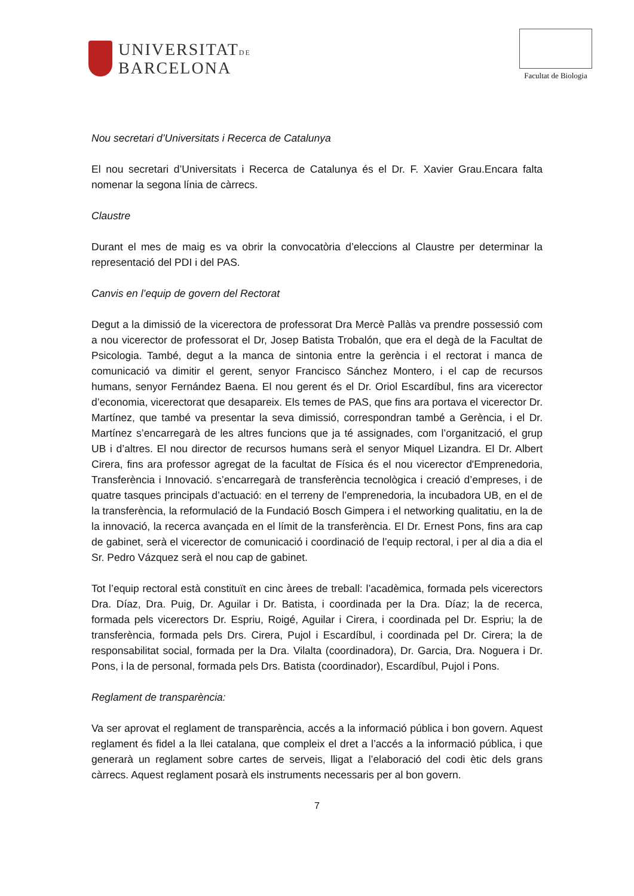UNIVERSITATDE
BARCELONA
Facultat de Biologia
Nou secretari d’Universitats i Recerca de Catalunya
El nou secretari d’Universitats i Recerca de Catalunya és el Dr. F. Xavier Grau.Encara falta nomenar la segona línia de càrrecs.
Claustre
Durant el mes de maig es va obrir la convocatòria d’eleccions al Claustre per determinar la representació del PDI i del PAS.
Canvis en l’equip de govern del Rectorat
Degut a la dimissió de la vicerectora de professorat Dra Mercè Pallàs va prendre possessió com a nou vicerector de professorat el Dr, Josep Batista Trobalón, que era el degà de la Facultat de Psicologia. També, degut a la manca de sintonia entre la gerència i el rectorat i manca de comunicació va dimitir el gerent, senyor Francisco Sánchez Montero, i el cap de recursos humans, senyor Fernández Baena. El nou gerent és el Dr. Oriol Escardíbul, fins ara vicerector d’economia, vicerectorat que desapareix. Els temes de PAS, que fins ara portava el vicerector Dr. Martínez, que també va presentar la seva dimissió, correspondran també a Gerència, i el Dr. Martínez s’encarregarà de les altres funcions que ja té assignades, com l’organització, el grup UB i d’altres. El nou director de recursos humans serà el senyor Miquel Lizandra. El Dr. Albert Cirera, fins ara professor agregat de la facultat de Física és el nou vicerector d'Emprenedoria, Transferència i Innovació. s’encarregarà de transferència tecnològica i creació d’empreses, i de quatre tasques principals d’actuació: en el terreny de l’emprenedoria, la incubadora UB, en el de la transferència, la reformulació de la Fundació Bosch Gimpera i el networking qualitatiu, en la de la innovació, la recerca avançada en el límit de la transferència. El Dr. Ernest Pons, fins ara cap de gabinet, serà el vicerector de comunicació i coordinació de l’equip rectoral, i per al dia a dia el Sr. Pedro Vázquez serà el nou cap de gabinet.
Tot l’equip rectoral està constituït en cinc àrees de treball: l’acadèmica, formada pels vicerectors Dra. Díaz, Dra. Puig, Dr. Aguilar i Dr. Batista, i coordinada per la Dra. Díaz; la de recerca, formada pels vicerectors Dr. Espriu, Roigé, Aguilar i Cirera, i coordinada pel Dr. Espriu; la de transferència, formada pels Drs. Cirera, Pujol i Escardíbul, i coordinada pel Dr. Cirera; la de responsabilitat social, formada per la Dra. Vilalta (coordinadora), Dr. Garcia, Dra. Noguera i Dr. Pons, i la de personal, formada pels Drs. Batista (coordinador), Escardíbul, Pujol i Pons.
Reglament de transparència:
Va ser aprovat el reglament de transparència, accés a la informació pública i bon govern. Aquest reglament és fidel a la llei catalana, que compleix el dret a l’accés a la informació pública, i que generarà un reglament sobre cartes de serveis, lligat a l’elaboració del codi ètic dels grans càrrecs. Aquest reglament posarà els instruments necessaris per al bon govern.
7